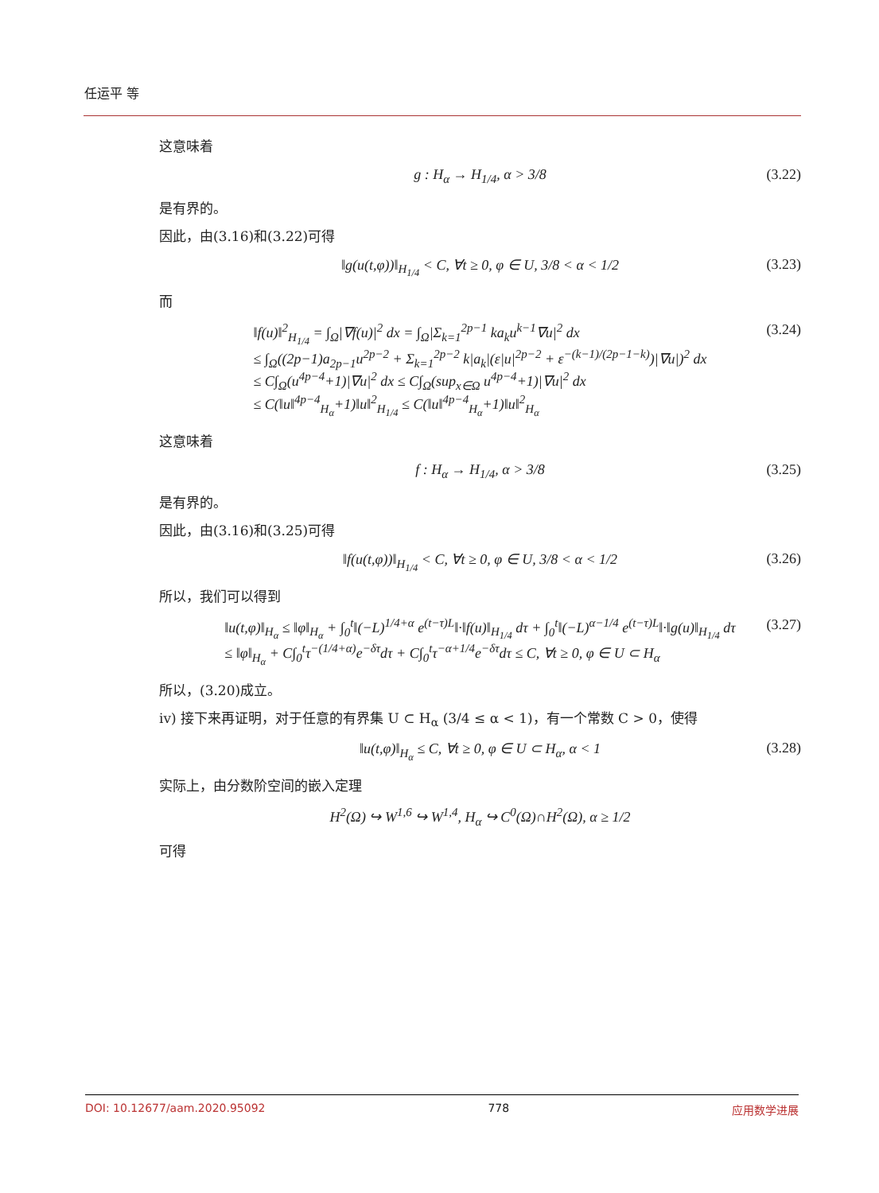任运平 等
这意味着
g : H<sub>α</sub> → H<sub>1/4</sub>, α > 3/8 (3.22)
是有界的。
因此，由(3.16)和(3.22)可得
‖g(u(t,φ))‖<sub>H<sub>1/4</sub></sub> < C, ∀t ≥ 0, φ ∈ U, 3/8 < α < 1/2 (3.23)
而
‖f(u)‖<sup>2</sup><sub>H<sub>1/4</sub></sub> = ∫<sub>Ω</sub>|∇f(u)|<sup>2</sup> dx = ∫<sub>Ω</sub>|Σ<sub>k=1</sub><sup>2p−1</sup> ka<sub>k</sub>u<sup>k−1</sup>∇u|<sup>2</sup> dx
≤ ∫<sub>Ω</sub>((2p−1)a<sub>2p−1</sub>u<sup>2p−2</sup> + Σ<sub>k=1</sub><sup>2p−2</sup> k|a<sub>k</sub>|(ε|u|<sup>2p−2</sup> + ε<sup>−(k−1)/(2p−1−k)</sup>)|∇u|)<sup>2</sup> dx
≤ C∫<sub>Ω</sub>(u<sup>4p−4</sup>+1)|∇u|<sup>2</sup> dx ≤ C∫<sub>Ω</sub>(sup<sub>x∈Ω</sub> u<sup>4p−4</sup>+1)|∇u|<sup>2</sup> dx
≤ C(‖u‖<sup>4p−4</sup><sub>H<sub>α</sub></sub>+1)‖u‖<sup>2</sup><sub>H<sub>1/4</sub></sub> ≤ C(‖u‖<sup>4p−4</sup><sub>H<sub>α</sub></sub>+1)‖u‖<sup>2</sup><sub>H<sub>α</sub></sub> (3.24)
这意味着
f : H<sub>α</sub> → H<sub>1/4</sub>, α > 3/8 (3.25)
是有界的。
因此，由(3.16)和(3.25)可得
‖f(u(t,φ))‖<sub>H<sub>1/4</sub></sub> < C, ∀t ≥ 0, φ ∈ U, 3/8 < α < 1/2 (3.26)
所以，我们可以得到
‖u(t,φ)‖<sub>H<sub>α</sub></sub> ≤ ‖φ‖<sub>H<sub>α</sub></sub> + ∫<sub>0</sub><sup>t</sup>‖(−L)<sup>1/4+α</sup> e<sup>(t−τ)L</sup>‖·‖f(u)‖<sub>H<sub>1/4</sub></sub> dτ + ∫<sub>0</sub><sup>t</sup>‖(−L)<sup>α−1/4</sup> e<sup>(t−τ)L</sup>‖·‖g(u)‖<sub>H<sub>1/4</sub></sub> dτ
≤ ‖φ‖<sub>H<sub>α</sub></sub> + C∫<sub>0</sub><sup>t</sup>τ<sup>−(1/4+α)</sup>e<sup>−δτ</sup>dτ + C∫<sub>0</sub><sup>t</sup>τ<sup>−α+1/4</sup>e<sup>−δτ</sup>dτ ≤ C, ∀t ≥ 0, φ ∈ U ⊂ H<sub>α</sub> (3.27)
所以，(3.20)成立。
iv) 接下来再证明，对于任意的有界集 U ⊂ H<sub>α</sub> (3/4 ≤ α < 1)，有一个常数 C > 0，使得
‖u(t,φ)‖<sub>H<sub>α</sub></sub> ≤ C, ∀t ≥ 0, φ ∈ U ⊂ H<sub>α</sub>, α < 1 (3.28)
实际上，由分数阶空间的嵌入定理
H<sup>2</sup>(Ω) ↪ W<sup>1,6</sup> ↪ W<sup>1,4</sup>, H<sub>α</sub> ↪ C<sup>0</sup>(Ω)∩H<sup>2</sup>(Ω), α ≥ 1/2
可得
DOI: 10.12677/aam.2020.95092 778 应用数学进展